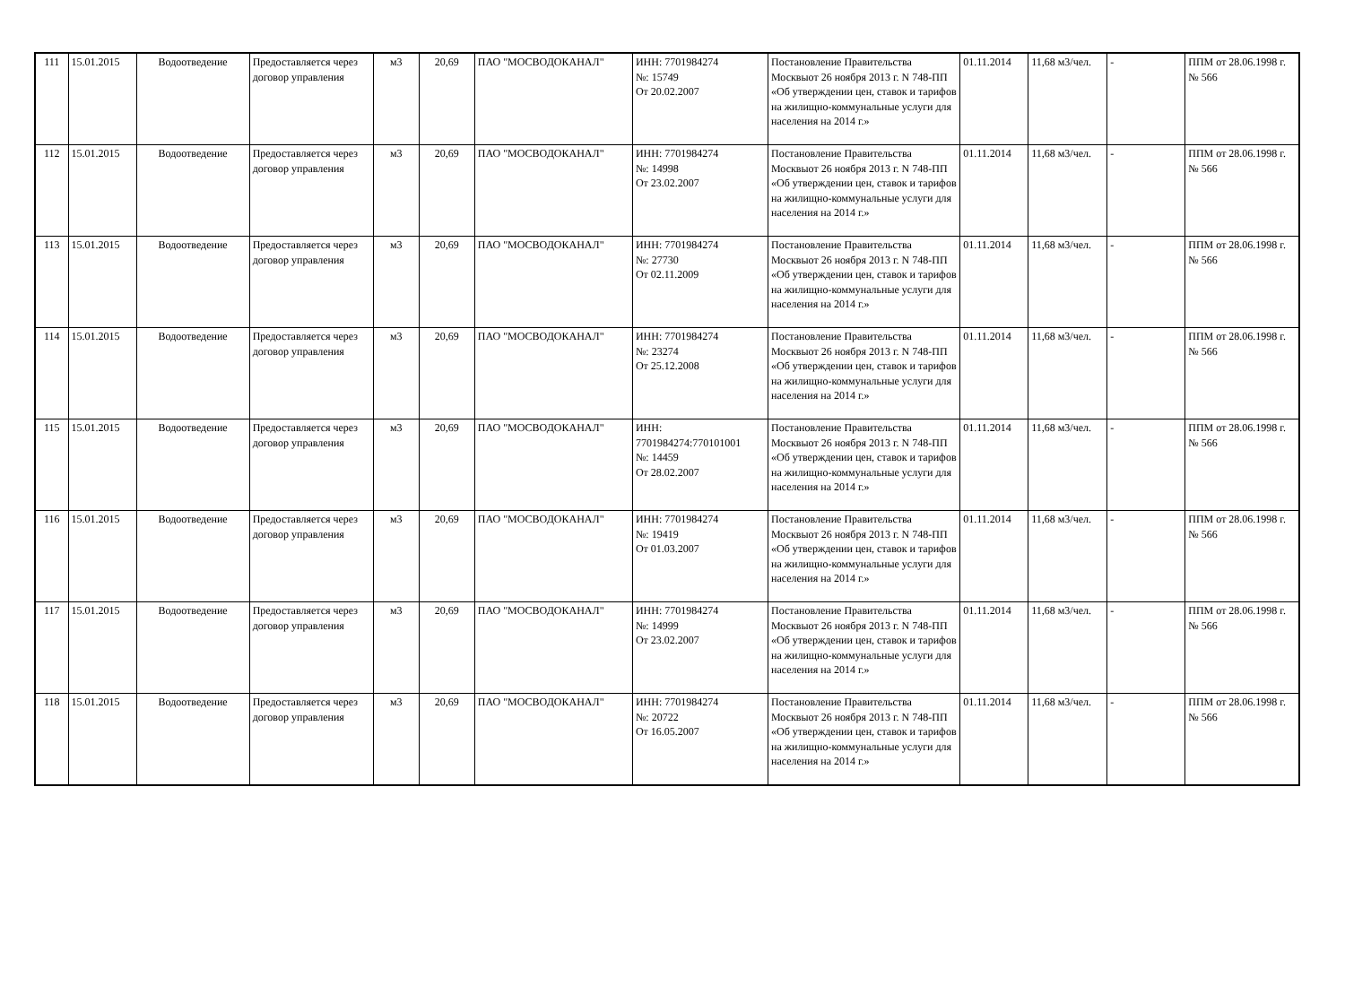| 111 | 15.01.2015 | Водоотведение | Предоставляется через договор управления | м3 | 20,69 | ПАО "МОСВОДОКАНАЛ" | ИНН: 7701984274 №: 15749 От 20.02.2007 | Постановление Правительства Москвыот 26 ноября 2013 г. N 748-ПП «Об утверждении цен, ставок и тарифов на жилищно-коммунальные услуги для населения на 2014 г.» | 01.11.2014 | 11,68 м3/чел. | - | ППМ от 28.06.1998 г. № 566 |
| 112 | 15.01.2015 | Водоотведение | Предоставляется через договор управления | м3 | 20,69 | ПАО "МОСВОДОКАНАЛ" | ИНН: 7701984274 №: 14998 От 23.02.2007 | Постановление Правительства Москвыот 26 ноября 2013 г. N 748-ПП «Об утверждении цен, ставок и тарифов на жилищно-коммунальные услуги для населения на 2014 г.» | 01.11.2014 | 11,68 м3/чел. | - | ППМ от 28.06.1998 г. № 566 |
| 113 | 15.01.2015 | Водоотведение | Предоставляется через договор управления | м3 | 20,69 | ПАО "МОСВОДОКАНАЛ" | ИНН: 7701984274 №: 27730 От 02.11.2009 | Постановление Правительства Москвыот 26 ноября 2013 г. N 748-ПП «Об утверждении цен, ставок и тарифов на жилищно-коммунальные услуги для населения на 2014 г.» | 01.11.2014 | 11,68 м3/чел. | - | ППМ от 28.06.1998 г. № 566 |
| 114 | 15.01.2015 | Водоотведение | Предоставляется через договор управления | м3 | 20,69 | ПАО "МОСВОДОКАНАЛ" | ИНН: 7701984274 №: 23274 От 25.12.2008 | Постановление Правительства Москвыот 26 ноября 2013 г. N 748-ПП «Об утверждении цен, ставок и тарифов на жилищно-коммунальные услуги для населения на 2014 г.» | 01.11.2014 | 11,68 м3/чел. | - | ППМ от 28.06.1998 г. № 566 |
| 115 | 15.01.2015 | Водоотведение | Предоставляется через договор управления | м3 | 20,69 | ПАО "МОСВОДОКАНАЛ" | ИНН: 7701984274:770101001 №: 14459 От 28.02.2007 | Постановление Правительства Москвыот 26 ноября 2013 г. N 748-ПП «Об утверждении цен, ставок и тарифов на жилищно-коммунальные услуги для населения на 2014 г.» | 01.11.2014 | 11,68 м3/чел. | - | ППМ от 28.06.1998 г. № 566 |
| 116 | 15.01.2015 | Водоотведение | Предоставляется через договор управления | м3 | 20,69 | ПАО "МОСВОДОКАНАЛ" | ИНН: 7701984274 №: 19419 От 01.03.2007 | Постановление Правительства Москвыот 26 ноября 2013 г. N 748-ПП «Об утверждении цен, ставок и тарифов на жилищно-коммунальные услуги для населения на 2014 г.» | 01.11.2014 | 11,68 м3/чел. | - | ППМ от 28.06.1998 г. № 566 |
| 117 | 15.01.2015 | Водоотведение | Предоставляется через договор управления | м3 | 20,69 | ПАО "МОСВОДОКАНАЛ" | ИНН: 7701984274 №: 14999 От 23.02.2007 | Постановление Правительства Москвыот 26 ноября 2013 г. N 748-ПП «Об утверждении цен, ставок и тарифов на жилищно-коммунальные услуги для населения на 2014 г.» | 01.11.2014 | 11,68 м3/чел. | - | ППМ от 28.06.1998 г. № 566 |
| 118 | 15.01.2015 | Водоотведение | Предоставляется через договор управления | м3 | 20,69 | ПАО "МОСВОДОКАНАЛ" | ИНН: 7701984274 №: 20722 От 16.05.2007 | Постановление Правительства Москвыот 26 ноября 2013 г. N 748-ПП «Об утверждении цен, ставок и тарифов на жилищно-коммунальные услуги для населения на 2014 г.» | 01.11.2014 | 11,68 м3/чел. | - | ППМ от 28.06.1998 г. № 566 |